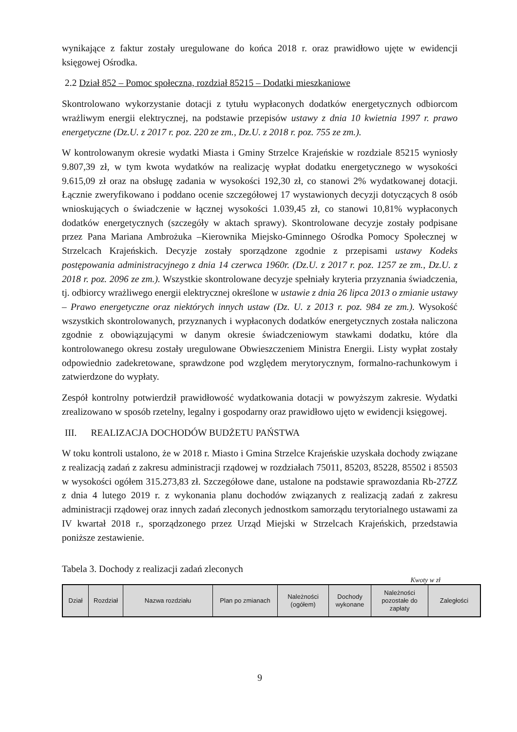wynikające z faktur zostały uregulowane do końca 2018 r. oraz prawidłowo ujęte w ewidencji księgowej Ośrodka.
2.2 Dział 852 – Pomoc społeczna, rozdział 85215 – Dodatki mieszkaniowe
Skontrolowano wykorzystanie dotacji z tytułu wypłaconych dodatków energetycznych odbiorcom wrażliwym energii elektrycznej, na podstawie przepisów ustawy z dnia 10 kwietnia 1997 r. prawo energetyczne (Dz.U. z 2017 r. poz. 220 ze zm., Dz.U. z 2018 r. poz. 755 ze zm.).
W kontrolowanym okresie wydatki Miasta i Gminy Strzelce Krajeńskie w rozdziale 85215 wyniosły 9.807,39 zł, w tym kwota wydatków na realizację wypłat dodatku energetycznego w wysokości 9.615,09 zł oraz na obsługę zadania w wysokości 192,30 zł, co stanowi 2% wydatkowanej dotacji. Łącznie zweryfikowano i poddano ocenie szczegółowej 17 wystawionych decyzji dotyczących 8 osób wnioskujących o świadczenie w łącznej wysokości 1.039,45 zł, co stanowi 10,81% wypłaconych dodatków energetycznych (szczegóły w aktach sprawy). Skontrolowane decyzje zostały podpisane przez Pana Mariana Ambrożuka –Kierownika Miejsko-Gminnego Ośrodka Pomocy Społecznej w Strzelcach Krajeńskich. Decyzje zostały sporządzone zgodnie z przepisami ustawy Kodeks postępowania administracyjnego z dnia 14 czerwca 1960r. (Dz.U. z 2017 r. poz. 1257 ze zm., Dz.U. z 2018 r. poz. 2096 ze zm.). Wszystkie skontrolowane decyzje spełniały kryteria przyznania świadczenia, tj. odbiorcy wrażliwego energii elektrycznej określone w ustawie z dnia 26 lipca 2013 o zmianie ustawy – Prawo energetyczne oraz niektórych innych ustaw (Dz. U. z 2013 r. poz. 984 ze zm.). Wysokość wszystkich skontrolowanych, przyznanych i wypłaconych dodatków energetycznych została naliczona zgodnie z obowiązującymi w danym okresie świadczeniowym stawkami dodatku, które dla kontrolowanego okresu zostały uregulowane Obwieszczeniem Ministra Energii. Listy wypłat zostały odpowiednio zadekretowane, sprawdzone pod względem merytorycznym, formalno-rachunkowym i zatwierdzone do wypłaty.
Zespół kontrolny potwierdził prawidłowość wydatkowania dotacji w powyższym zakresie. Wydatki zrealizowano w sposób rzetelny, legalny i gospodarny oraz prawidłowo ujęto w ewidencji księgowej.
III. REALIZACJA DOCHODÓW BUDŻETU PAŃSTWA
W toku kontroli ustalono, że w 2018 r. Miasto i Gmina Strzelce Krajeńskie uzyskała dochody związane z realizacją zadań z zakresu administracji rządowej w rozdziałach 75011, 85203, 85228, 85502 i 85503 w wysokości ogółem 315.273,83 zł. Szczegółowe dane, ustalone na podstawie sprawozdania Rb-27ZZ z dnia 4 lutego 2019 r. z wykonania planu dochodów związanych z realizacją zadań z zakresu administracji rządowej oraz innych zadań zleconych jednostkom samorządu terytorialnego ustawami za IV kwartał 2018 r., sporządzonego przez Urząd Miejski w Strzelcach Krajeńskich, przedstawia poniższe zestawienie.
Tabela 3. Dochody z realizacji zadań zleconych
Kwoty w zł
| Dział | Rozdział | Nazwa rozdziału | Plan po zmianach | Należności (ogółem) | Dochody wykonane | Należności pozostałe do zapłaty | Zaległości |
| --- | --- | --- | --- | --- | --- | --- | --- |
9